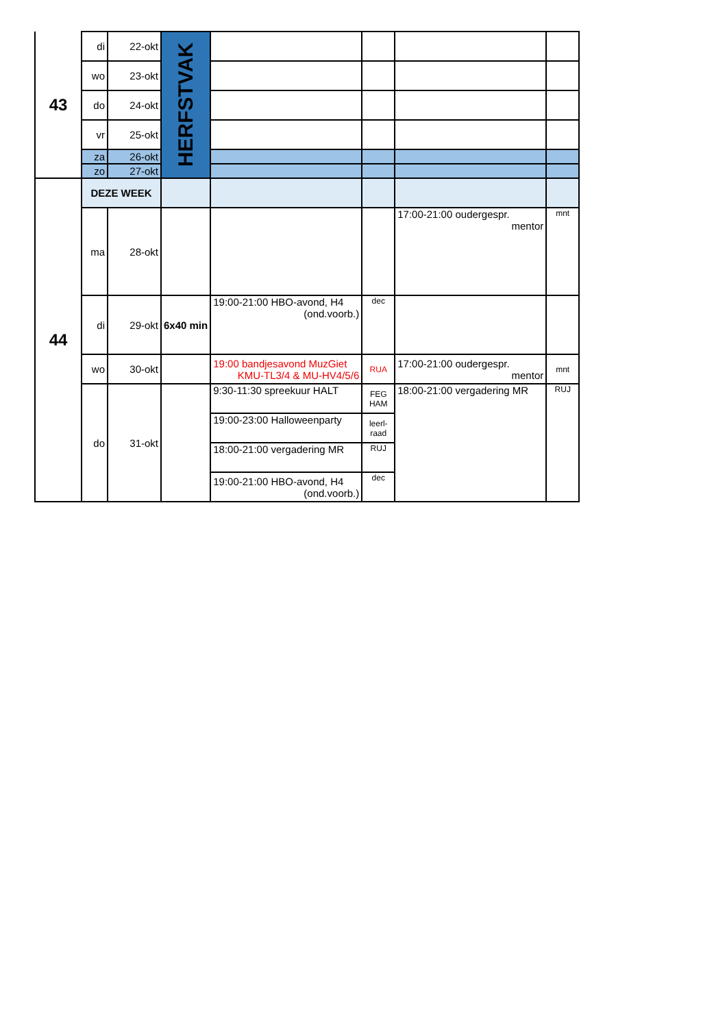| 43 | di | 22-okt | HERFSTVAK | | | | |
| | wo | 23-okt | | | | | |
| | do | 24-okt | | | | | |
| | vr | 25-okt | | | | | |
| | za | 26-okt | | | | | |
| | zo | 27-okt | | | | | |
| 44 | DEZE WEEK | | | | | | |
| | ma | 28-okt | | | | 17:00-21:00 oudergespr. mentor | mnt |
| | di | 29-okt | 6x40 min | 19:00-21:00 HBO-avond, H4 (ond.voorb.) | dec | | |
| | wo | 30-okt | | 19:00 bandjesavond MuzGiet KMU-TL3/4 & MU-HV4/5/6 | RUA | 17:00-21:00 oudergespr. mentor | mnt |
| | do | 31-okt | | 9:30-11:30 spreekuur HALT | FEG HAM | 18:00-21:00 vergadering MR | RUJ |
| | | | | 19:00-23:00 Halloweenparty | leerl- raad | | |
| | | | | 18:00-21:00 vergadering MR | RUJ | | |
| | | | | 19:00-21:00 HBO-avond, H4 (ond.voorb.) | dec | | |